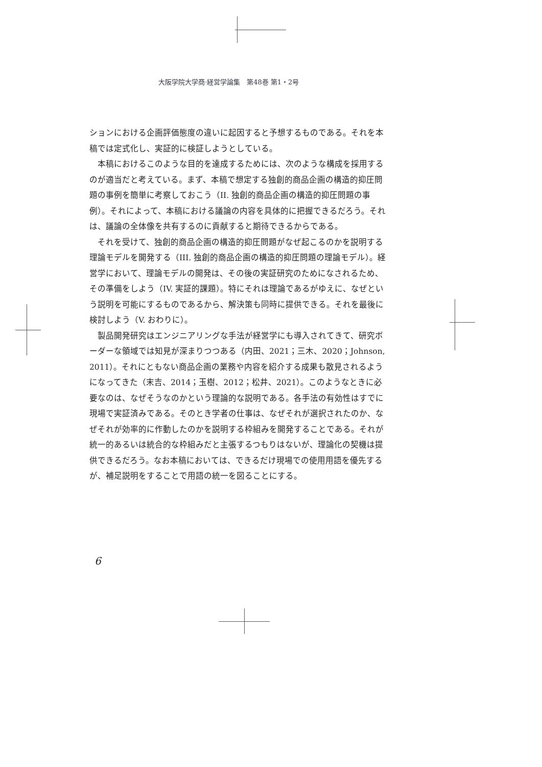大阪学院大学商·経営学論集　第48巻 第1・2号
ションにおける企画評価態度の違いに起因すると予想するものである。それを本稿では定式化し、実証的に検証しようとしている。
本稿におけるこのような目的を達成するためには、次のような構成を採用するのが適当だと考えている。まず、本稿で想定する独創的商品企画の構造的抑圧問題の事例を簡単に考察しておこう（II. 独創的商品企画の構造的抑圧問題の事例）。それによって、本稿における議論の内容を具体的に把握できるだろう。それは、議論の全体像を共有するのに貢献すると期待できるからである。
それを受けて、独創的商品企画の構造的抑圧問題がなぜ起こるのかを説明する理論モデルを開発する（III. 独創的商品企画の構造的抑圧問題の理論モデル）。経営学において、理論モデルの開発は、その後の実証研究のためになされるため、その準備をしよう（IV. 実証的課題）。特にそれは理論であるがゆえに、なぜという説明を可能にするものであるから、解決策も同時に提供できる。それを最後に検討しよう（V. おわりに）。
製品開発研究はエンジニアリングな手法が経営学にも導入されてきて、研究ボーダーな領域では知見が深まりつつある（内田、2021；三木、2020；Johnson, 2011）。それにともない商品企画の業務や内容を紹介する成果も散見されるようになってきた（末吉、2014；玉樹、2012；松井、2021）。このようなときに必要なのは、なぜそうなのかという理論的な説明である。各手法の有効性はすでに現場で実証済みである。そのとき学者の仕事は、なぜそれが選択されたのか、なぜそれが効率的に作動したのかを説明する枠組みを開発することである。それが統一的あるいは統合的な枠組みだと主張するつもりはないが、理論化の契機は提供できるだろう。なお本稿においては、できるだけ現場での使用用語を優先するが、補足説明をすることで用語の統一を図ることにする。
6